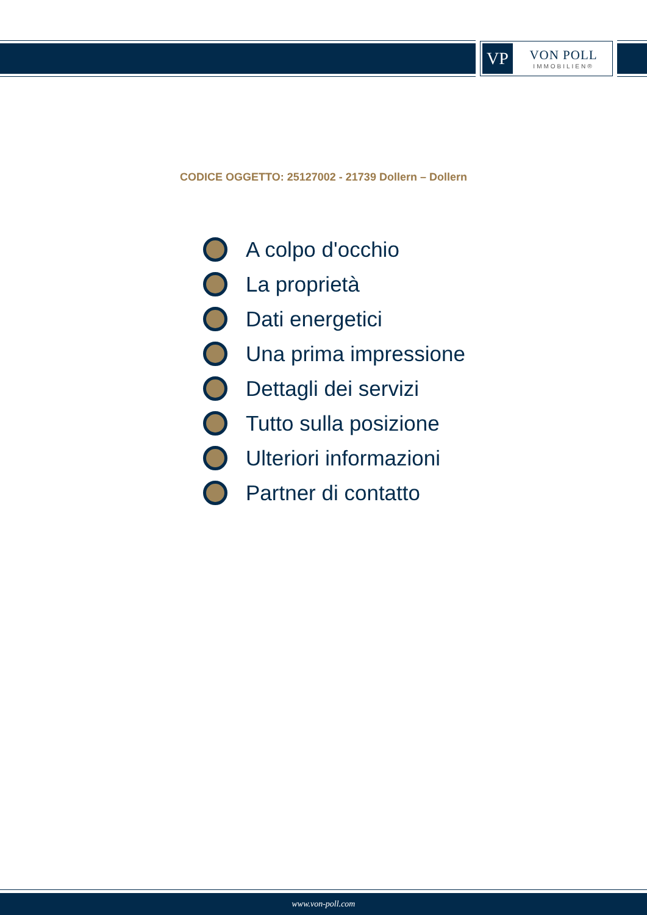VP
VON POLL
IMMOBILIEN®
CODICE OGGETTO: 25127002 - 21739 Dollern – Dollern
A colpo d'occhio
La proprietà
Dati energetici
Una prima impressione
Dettagli dei servizi
Tutto sulla posizione
Ulteriori informazioni
Partner di contatto
www.von-poll.com